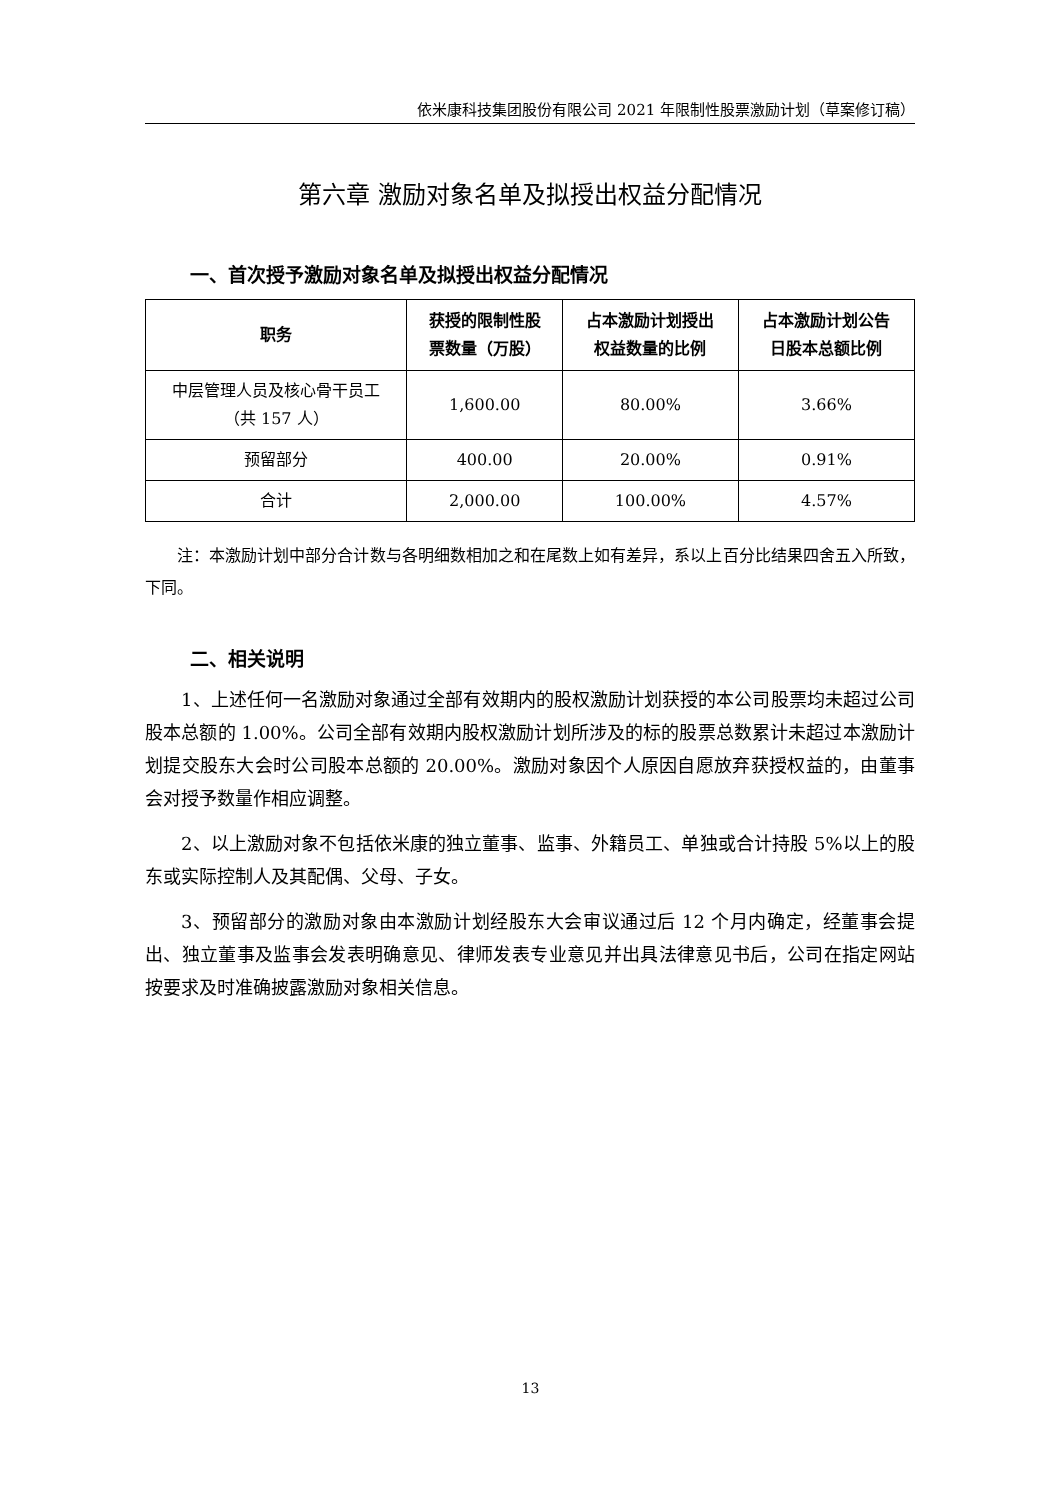依米康科技集团股份有限公司 2021 年限制性股票激励计划（草案修订稿）
第六章 激励对象名单及拟授出权益分配情况
一、首次授予激励对象名单及拟授出权益分配情况
| 职务 | 获授的限制性股 票数量（万股） | 占本激励计划授出 权益数量的比例 | 占本激励计划公告 日股本总额比例 |
| --- | --- | --- | --- |
| 中层管理人员及核心骨干员工 （共 157 人） | 1,600.00 | 80.00% | 3.66% |
| 预留部分 | 400.00 | 20.00% | 0.91% |
| 合计 | 2,000.00 | 100.00% | 4.57% |
注：本激励计划中部分合计数与各明细数相加之和在尾数上如有差异，系以上百分比结果四舍五入所致，下同。
二、相关说明
1、上述任何一名激励对象通过全部有效期内的股权激励计划获授的本公司股票均未超过公司股本总额的 1.00%。公司全部有效期内股权激励计划所涉及的标的股票总数累计未超过本激励计划提交股东大会时公司股本总额的 20.00%。激励对象因个人原因自愿放弃获授权益的，由董事会对授予数量作相应调整。
2、以上激励对象不包括依米康的独立董事、监事、外籍员工、单独或合计持股 5%以上的股东或实际控制人及其配偶、父母、子女。
3、预留部分的激励对象由本激励计划经股东大会审议通过后 12 个月内确定，经董事会提出、独立董事及监事会发表明确意见、律师发表专业意见并出具法律意见书后，公司在指定网站按要求及时准确披露激励对象相关信息。
13